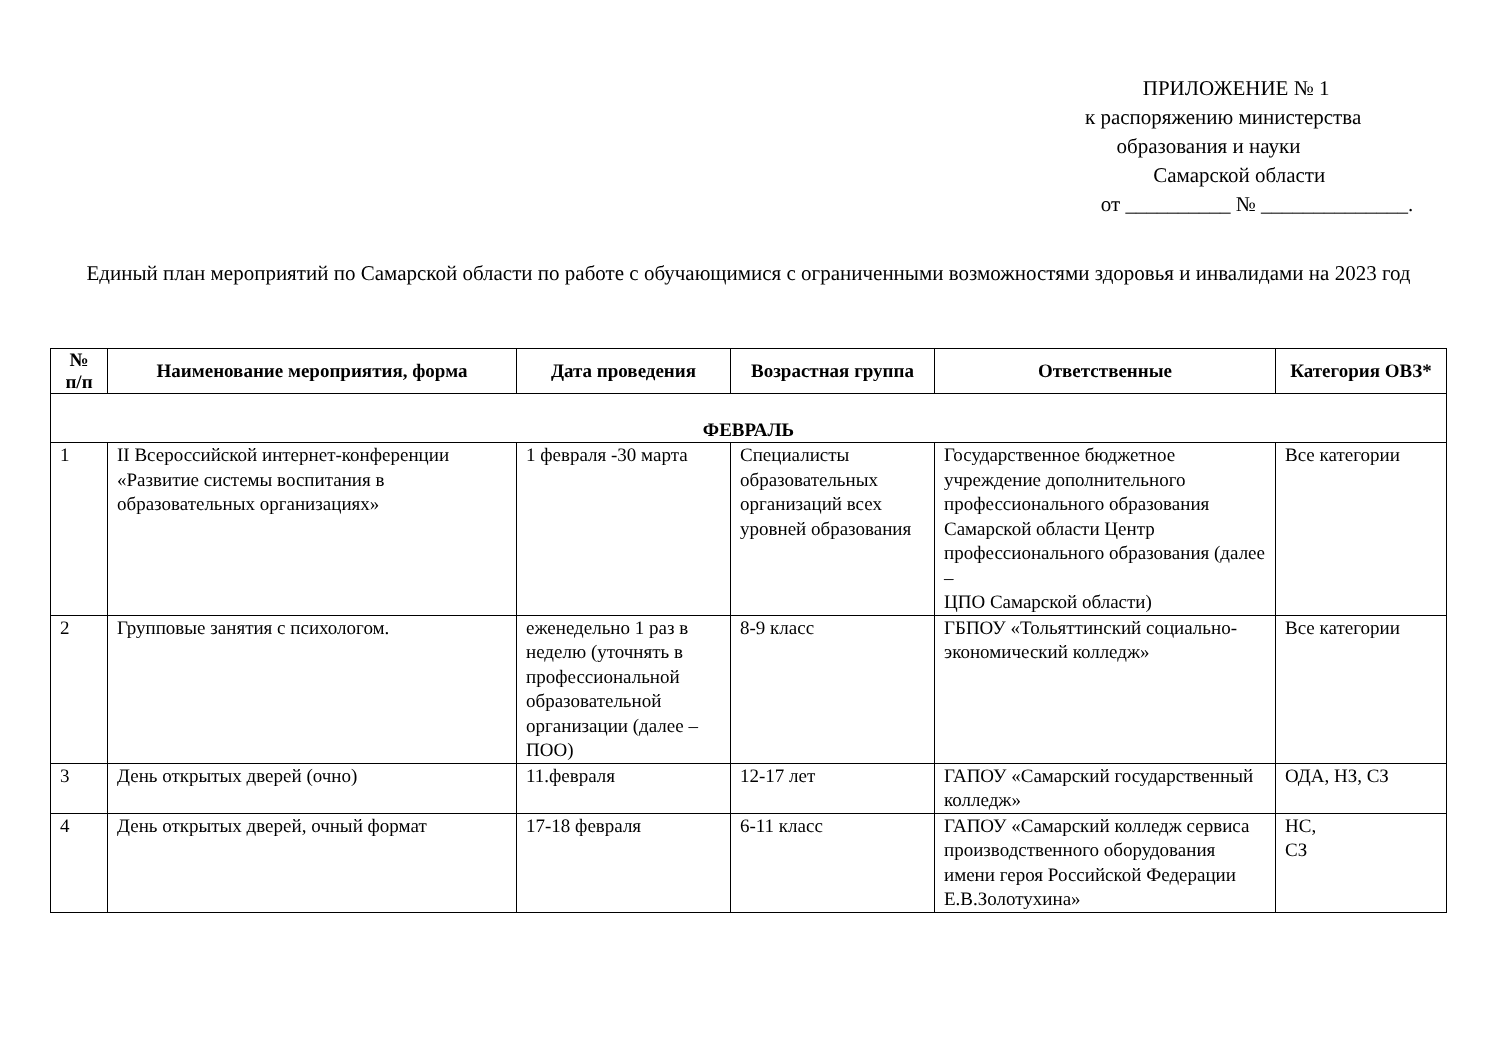ПРИЛОЖЕНИЕ № 1
к распоряжению министерства
образования и науки
Самарской области
от __________ № ______________.
Единый план мероприятий по Самарской области по работе с обучающимися с ограниченными возможностями здоровья и инвалидами на 2023 год
| № п/п | Наименование мероприятия, форма | Дата проведения | Возрастная группа | Ответственные | Категория ОВЗ* |
| --- | --- | --- | --- | --- | --- |
| ФЕВРАЛЬ | | | | | |
| 1 | II Всероссийской интернет-конференции «Развитие системы воспитания в образовательных организациях» | 1 февраля -30 марта | Специалисты образовательных организаций всех уровней образования | Государственное бюджетное учреждение дополнительного профессионального образования Самарской области Центр профессионального образования (далее – ЦПО Самарской области) | Все категории |
| 2 | Групповые занятия с психологом. | еженедельно 1 раз в неделю (уточнять в профессиональной образовательной организации (далее – ПОО) | 8-9 класс | ГБПОУ «Тольяттинский социально-экономический колледж» | Все категории |
| 3 | День открытых дверей (очно) | 11.февраля | 12-17 лет | ГАПОУ «Самарский государственный колледж» | ОДА, НЗ, СЗ |
| 4 | День открытых дверей, очный формат | 17-18 февраля | 6-11 класс | ГАПОУ «Самарский колледж сервиса производственного оборудования имени героя Российской Федерации Е.В.Золотухина» | НС, СЗ |